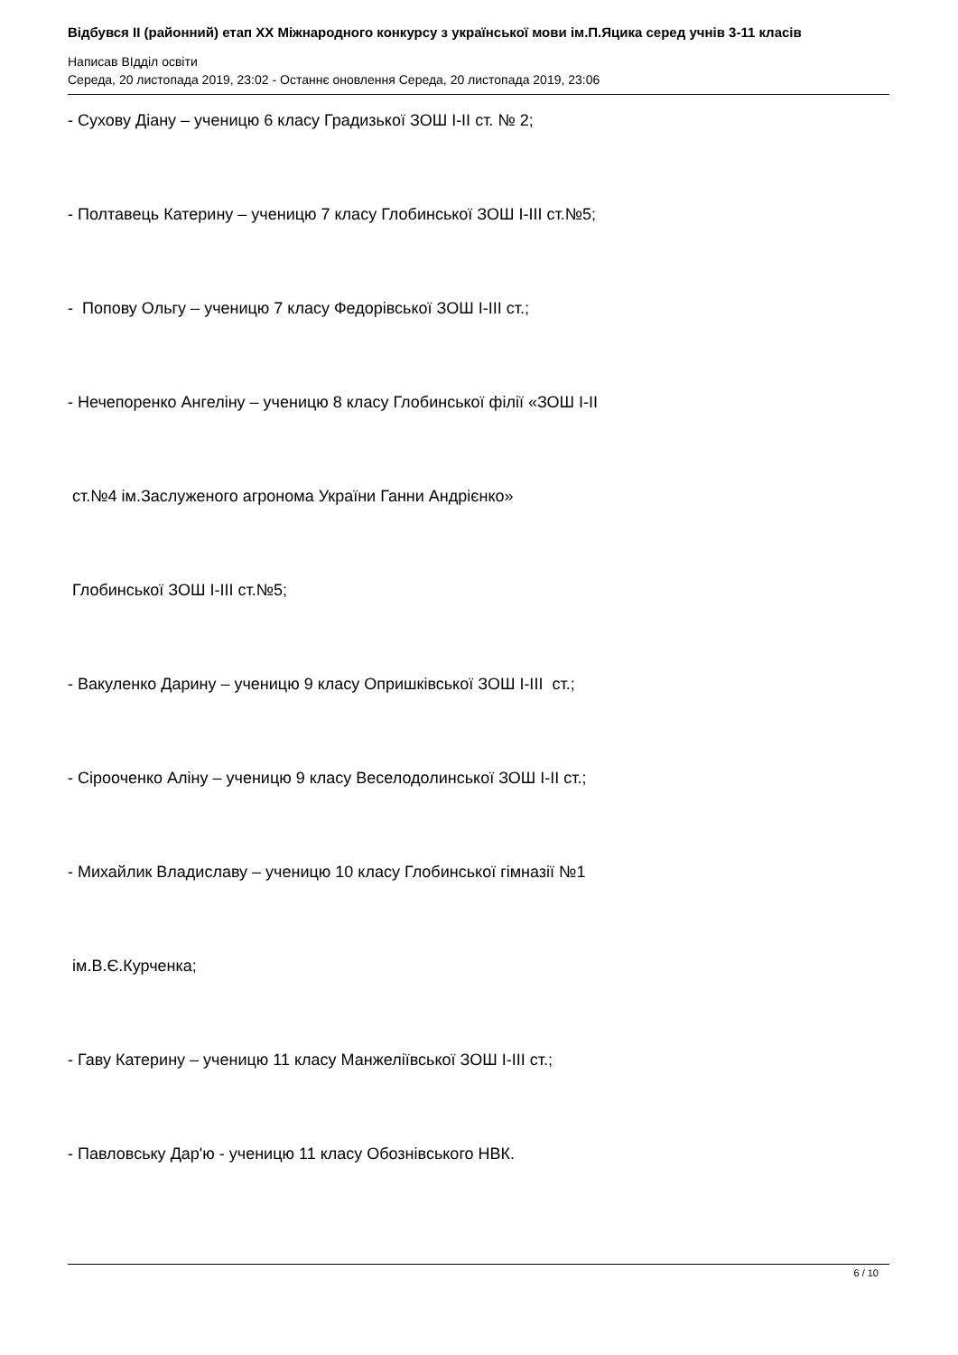Відбувся II (районний) етап XX Міжнародного конкурсу з української мови ім.П.Яцика серед учнів 3-11 класів
Написав ВІдділ освіти
Середа, 20 листопада 2019, 23:02 - Останнє оновлення Середа, 20 листопада 2019, 23:06
- Сухову Діану – ученицю 6 класу Градизької ЗОШ I-II ст. № 2;
- Полтавець Катерину – ученицю 7 класу Глобинської ЗОШ I-III ст.№5;
- Попову Ольгу – ученицю 7 класу Федорівської ЗОШ I-III ст.;
- Нечепоренко Ангеліну – ученицю 8 класу Глобинської філії «ЗОШ І-ІІ
ст.№4 ім.Заслуженого агронома України Ганни Андрієнко»
Глобинської ЗОШ І-ІІІ ст.№5;
- Вакуленко Дарину – ученицю 9 класу Опришківської ЗОШ I-III ст.;
- Сірооченко Аліну – ученицю 9 класу Веселодолинської ЗОШ І-ІІ ст.;
- Михайлик Владиславу – ученицю 10 класу Глобинської гімназії №1
ім.В.Є.Курченка;
- Гаву Катерину – ученицю 11 класу Манжеліївської ЗОШ І-ІІІ ст.;
- Павловську Дар'ю - ученицю 11 класу Обознівського НВК.
6 / 10